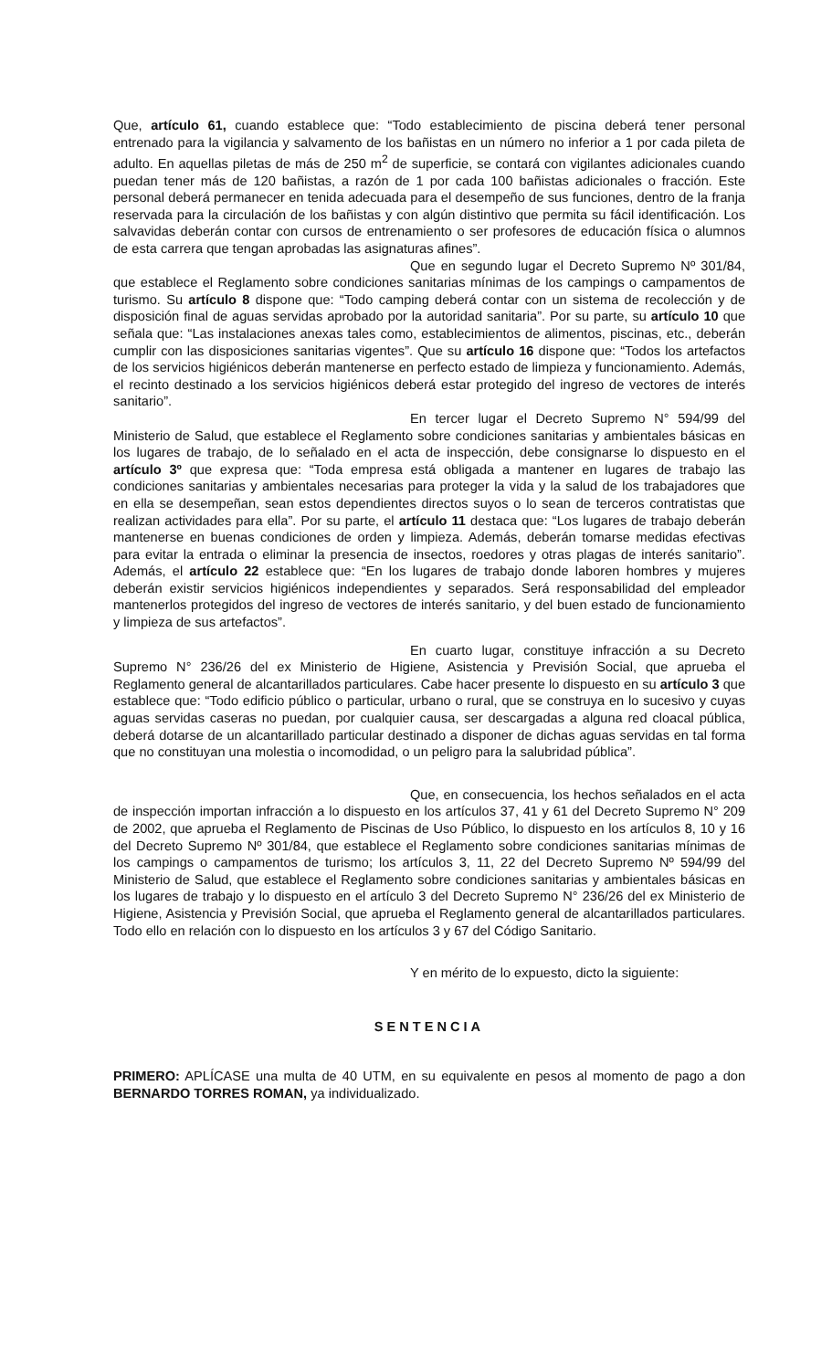Que, artículo 61, cuando establece que: “Todo establecimiento de piscina deberá tener personal entrenado para la vigilancia y salvamento de los bañistas en un número no inferior a 1 por cada pileta de adulto. En aquellas piletas de más de 250 m<sup>2</sup> de superficie, se contará con vigilantes adicionales cuando puedan tener más de 120 bañistas, a razón de 1 por cada 100 bañistas adicionales o fracción. Este personal deberá permanecer en tenida adecuada para el desempeño de sus funciones, dentro de la franja reservada para la circulación de los bañistas y con algún distintivo que permita su fácil identificación. Los salvavidas deberán contar con cursos de entrenamiento o ser profesores de educación física o alumnos de esta carrera que tengan aprobadas las asignaturas afines”.
Que en segundo lugar el Decreto Supremo Nº 301/84, que establece el Reglamento sobre condiciones sanitarias mínimas de los campings o campamentos de turismo. Su artículo 8 dispone que: “Todo camping deberá contar con un sistema de recolección y de disposición final de aguas servidas aprobado por la autoridad sanitaria”. Por su parte, su artículo 10 que señala que: “Las instalaciones anexas tales como, establecimientos de alimentos, piscinas, etc., deberán cumplir con las disposiciones sanitarias vigentes”. Que su artículo 16 dispone que: “Todos los artefactos de los servicios higiénicos deberán mantenerse en perfecto estado de limpieza y funcionamiento. Además, el recinto destinado a los servicios higiénicos deberá estar protegido del ingreso de vectores de interés sanitario”.
En tercer lugar el Decreto Supremo N° 594/99 del Ministerio de Salud, que establece el Reglamento sobre condiciones sanitarias y ambientales básicas en los lugares de trabajo, de lo señalado en el acta de inspección, debe consignarse lo dispuesto en el artículo 3º que expresa que: “Toda empresa está obligada a mantener en lugares de trabajo las condiciones sanitarias y ambientales necesarias para proteger la vida y la salud de los trabajadores que en ella se desempeñan, sean estos dependientes directos suyos o lo sean de terceros contratistas que realizan actividades para ella”. Por su parte, el artículo 11 destaca que: “Los lugares de trabajo deberán mantenerse en buenas condiciones de orden y limpieza. Además, deberán tomarse medidas efectivas para evitar la entrada o eliminar la presencia de insectos, roedores y otras plagas de interés sanitario”. Además, el artículo 22 establece que: “En los lugares de trabajo donde laboren hombres y mujeres deberán existir servicios higiénicos independientes y separados. Será responsabilidad del empleador mantenerlos protegidos del ingreso de vectores de interés sanitario, y del buen estado de funcionamiento y limpieza de sus artefactos”.
En cuarto lugar, constituye infracción a su Decreto Supremo N° 236/26 del ex Ministerio de Higiene, Asistencia y Previsión Social, que aprueba el Reglamento general de alcantarillados particulares. Cabe hacer presente lo dispuesto en su artículo 3 que establece que: “Todo edificio público o particular, urbano o rural, que se construya en lo sucesivo y cuyas aguas servidas caseras no puedan, por cualquier causa, ser descargadas a alguna red cloacal pública, deberá dotarse de un alcantarillado particular destinado a disponer de dichas aguas servidas en tal forma que no constituyan una molestia o incomodidad, o un peligro para la salubridad pública”.
Que, en consecuencia, los hechos señalados en el acta de inspección importan infracción a lo dispuesto en los artículos 37, 41 y 61 del Decreto Supremo N° 209 de 2002, que aprueba el Reglamento de Piscinas de Uso Público, lo dispuesto en los artículos 8, 10 y 16 del Decreto Supremo Nº 301/84, que establece el Reglamento sobre condiciones sanitarias mínimas de los campings o campamentos de turismo; los artículos 3, 11, 22 del Decreto Supremo Nº 594/99 del Ministerio de Salud, que establece el Reglamento sobre condiciones sanitarias y ambientales básicas en los lugares de trabajo y lo dispuesto en el artículo 3 del Decreto Supremo N° 236/26 del ex Ministerio de Higiene, Asistencia y Previsión Social, que aprueba el Reglamento general de alcantarillados particulares. Todo ello en relación con lo dispuesto en los artículos 3 y 67 del Código Sanitario.
Y en mérito de lo expuesto, dicto la siguiente:
SENTENCIA
PRIMERO: APLÍCASE una multa de 40 UTM, en su equivalente en pesos al momento de pago a don BERNARDO TORRES ROMAN, ya individualizado.